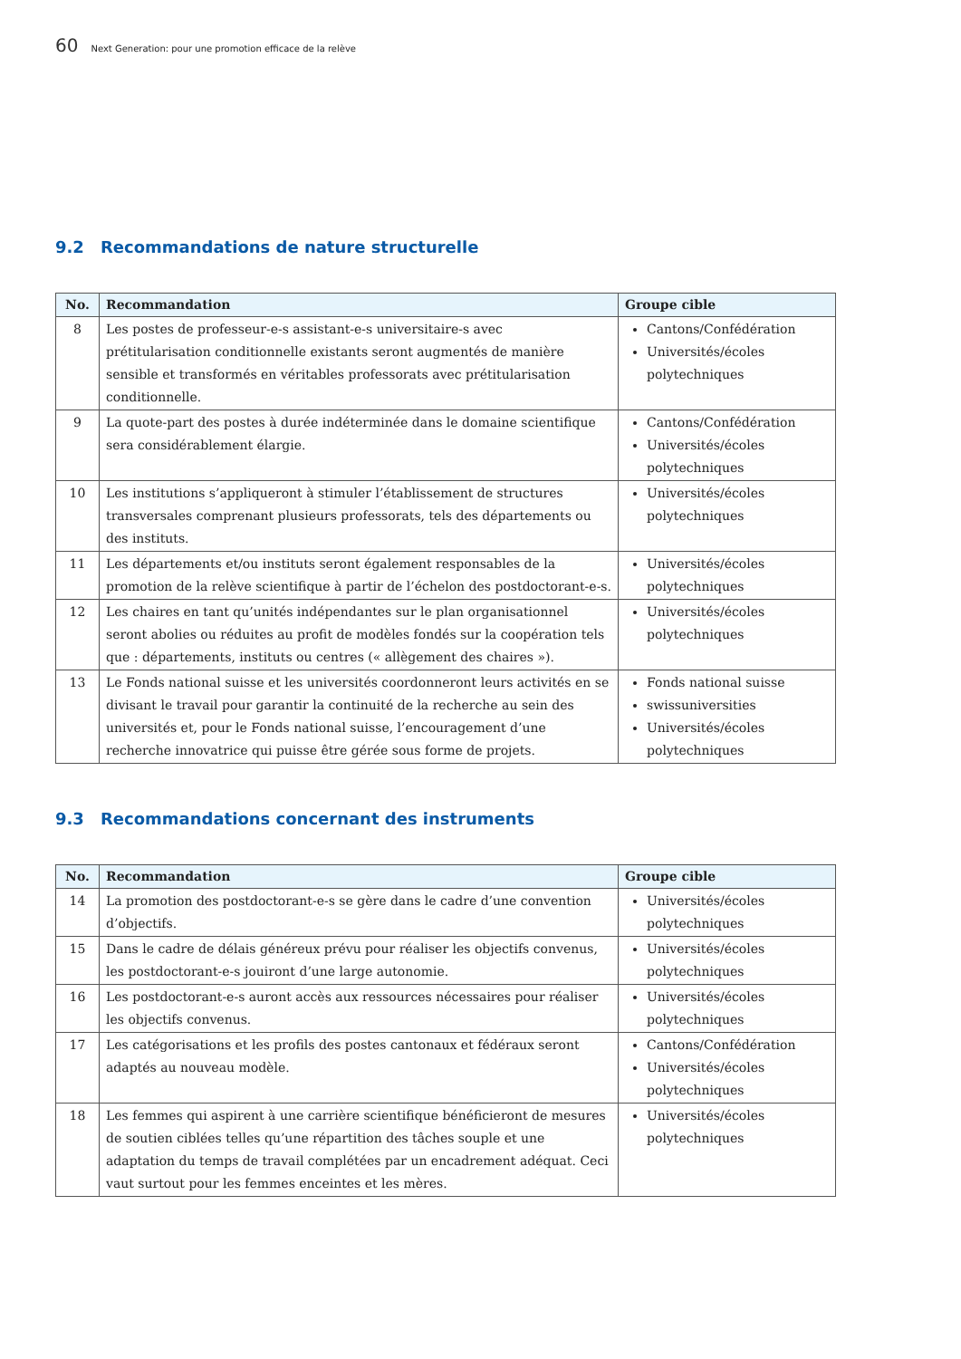60 Next Generation: pour une promotion efficace de la relève
9.2 Recommandations de nature structurelle
| No. | Recommandation | Groupe cible |
| --- | --- | --- |
| 8 | Les postes de professeur-e-s assistant-e-s universitaire-s avec prétitularisation conditionnelle existants seront augmentés de manière sensible et transformés en véritables professorats avec prétitularisation conditionnelle. | Cantons/Confédération Universités/écoles polytechniques |
| 9 | La quote-part des postes à durée indéterminée dans le domaine scientifique sera considérablement élargie. | Cantons/Confédération Universités/écoles polytechniques |
| 10 | Les institutions s’appliqueront à stimuler l’établissement de structures transversales comprenant plusieurs professorats, tels des départements ou des instituts. | Universités/écoles polytechniques |
| 11 | Les départements et/ou instituts seront également responsables de la promotion de la relève scientifique à partir de l’échelon des postdoctorant-e-s. | Universités/écoles polytechniques |
| 12 | Les chaires en tant qu’unités indépendantes sur le plan organisationnel seront abolies ou réduites au profit de modèles fondés sur la coopération tels que : départements, instituts ou centres (« allègement des chaires »). | Universités/écoles polytechniques |
| 13 | Le Fonds national suisse et les universités coordonneront leurs activités en se divisant le travail pour garantir la continuité de la recherche au sein des universités et, pour le Fonds national suisse, l’encouragement d’une recherche innovatrice qui puisse être gérée sous forme de projets. | Fonds national suisse swissuniversities Universités/écoles polytechniques |
9.3 Recommandations concernant des instruments
| No. | Recommandation | Groupe cible |
| --- | --- | --- |
| 14 | La promotion des postdoctorant-e-s se gère dans le cadre d’une convention d’objectifs. | Universités/écoles polytechniques |
| 15 | Dans le cadre de délais généreux prévu pour réaliser les objectifs convenus, les postdoctorant-e-s jouiront d’une large autonomie. | Universités/écoles polytechniques |
| 16 | Les postdoctorant-e-s auront accès aux ressources nécessaires pour réaliser les objectifs convenus. | Universités/écoles polytechniques |
| 17 | Les catégorisations et les profils des postes cantonaux et fédéraux seront adaptés au nouveau modèle. | Cantons/Confédération Universités/écoles polytechniques |
| 18 | Les femmes qui aspirent à une carrière scientifique bénéficieront de mesures de soutien ciblées telles qu’une répartition des tâches souple et une adaptation du temps de travail complétées par un encadrement adéquat. Ceci vaut surtout pour les femmes enceintes et les mères. | Universités/écoles polytechniques |